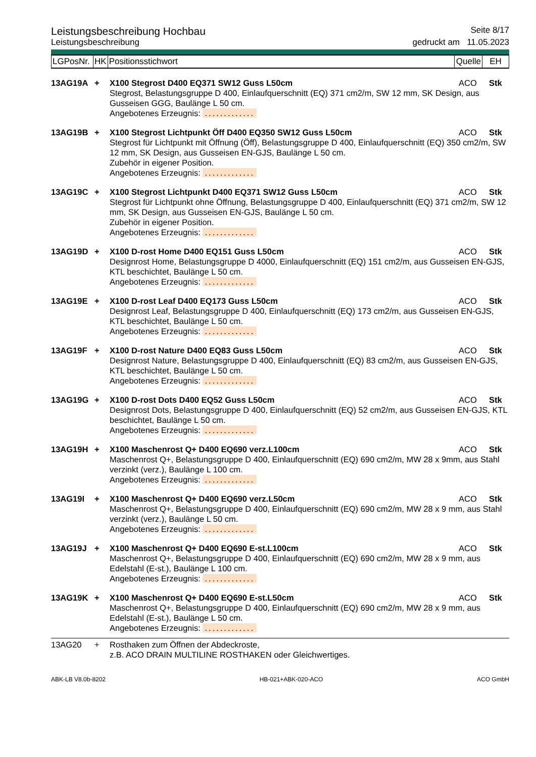Leistungsbeschreibung Hochbau
Seite 8/17
Leistungsbeschreibung gedruckt am 11.05.2023
| LGPosNr. | HK | Positionsstichwort | Quelle | EH |
13AG19A + X100 Stegrost D400 EQ371 SW12 Guss L50cm ACO Stk
Stegrost, Belastungsgruppe D 400, Einlaufquerschnitt (EQ) 371 cm2/m, SW 12 mm, SK Design, aus Gusseisen GGG, Baulänge L 50 cm.
Angebotenes Erzeugnis: .............
13AG19B + X100 Stegrost Lichtpunkt Öff D400 EQ350 SW12 Guss L50cm ACO Stk
Stegrost für Lichtpunkt mit Öffnung (Öff), Belastungsgruppe D 400, Einlaufquerschnitt (EQ) 350 cm2/m, SW 12 mm, SK Design, aus Gusseisen EN-GJS, Baulänge L 50 cm.
Zubehör in eigener Position.
Angebotenes Erzeugnis: .............
13AG19C + X100 Stegrost Lichtpunkt D400 EQ371 SW12 Guss L50cm ACO Stk
Stegrost für Lichtpunkt ohne Öffnung, Belastungsgruppe D 400, Einlaufquerschnitt (EQ) 371 cm2/m, SW 12 mm, SK Design, aus Gusseisen EN-GJS, Baulänge L 50 cm.
Zubehör in eigener Position.
Angebotenes Erzeugnis: .............
13AG19D + X100 D-rost Home D400 EQ151 Guss L50cm ACO Stk
Designrost Home, Belastungsgruppe D 4000, Einlaufquerschnitt (EQ) 151 cm2/m, aus Gusseisen EN-GJS, KTL beschichtet, Baulänge L 50 cm.
Angebotenes Erzeugnis: .............
13AG19E + X100 D-rost Leaf D400 EQ173 Guss L50cm ACO Stk
Designrost Leaf, Belastungsgruppe D 400, Einlaufquerschnitt (EQ) 173 cm2/m, aus Gusseisen EN-GJS, KTL beschichtet, Baulänge L 50 cm.
Angebotenes Erzeugnis: .............
13AG19F + X100 D-rost Nature D400 EQ83 Guss L50cm ACO Stk
Designrost Nature, Belastungsgruppe D 400, Einlaufquerschnitt (EQ) 83 cm2/m, aus Gusseisen EN-GJS, KTL beschichtet, Baulänge L 50 cm.
Angebotenes Erzeugnis: .............
13AG19G + X100 D-rost Dots D400 EQ52 Guss L50cm ACO Stk
Designrost Dots, Belastungsgruppe D 400, Einlaufquerschnitt (EQ) 52 cm2/m, aus Gusseisen EN-GJS, KTL beschichtet, Baulänge L 50 cm.
Angebotenes Erzeugnis: .............
13AG19H + X100 Maschenrost Q+ D400 EQ690 verz.L100cm ACO Stk
Maschenrost Q+, Belastungsgruppe D 400, Einlaufquerschnitt (EQ) 690 cm2/m, MW 28 x 9mm, aus Stahl verzinkt (verz.), Baulänge L 100 cm.
Angebotenes Erzeugnis: .............
13AG19I + X100 Maschenrost Q+ D400 EQ690 verz.L50cm ACO Stk
Maschenrost Q+, Belastungsgruppe D 400, Einlaufquerschnitt (EQ) 690 cm2/m, MW 28 x 9 mm, aus Stahl verzinkt (verz.), Baulänge L 50 cm.
Angebotenes Erzeugnis: .............
13AG19J + X100 Maschenrost Q+ D400 EQ690 E-st.L100cm ACO Stk
Maschenrost Q+, Belastungsgruppe D 400, Einlaufquerschnitt (EQ) 690 cm2/m, MW 28 x 9 mm, aus Edelstahl (E-st.), Baulänge L 100 cm.
Angebotenes Erzeugnis: .............
13AG19K + X100 Maschenrost Q+ D400 EQ690 E-st.L50cm ACO Stk
Maschenrost Q+, Belastungsgruppe D 400, Einlaufquerschnitt (EQ) 690 cm2/m, MW 28 x 9 mm, aus Edelstahl (E-st.), Baulänge L 50 cm.
Angebotenes Erzeugnis: .............
13AG20 + Rosthaken zum Öffnen der Abdeckroste,
z.B. ACO DRAIN MULTILINE ROSTHAKEN oder Gleichwertiges.
ABK-LB V8.0b-8202 HB-021+ABK-020-ACO ACO GmbH